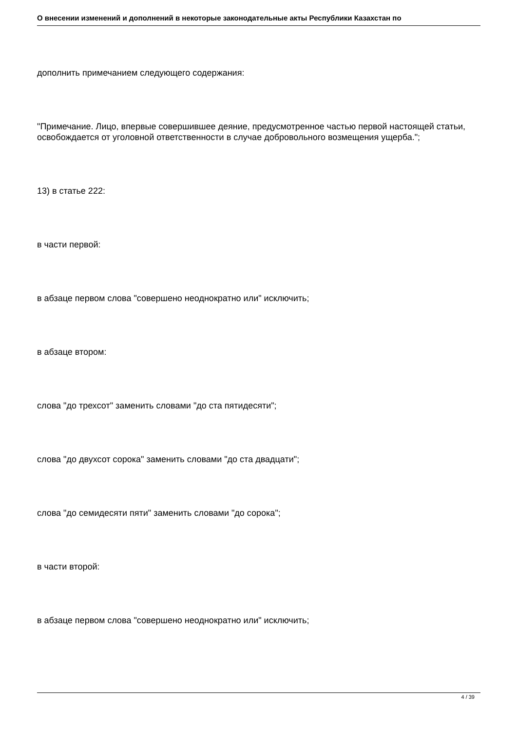О внесении изменений и дополнений в некоторые законодательные акты Республики Казахстан по
дополнить примечанием следующего содержания:
"Примечание. Лицо, впервые совершившее деяние, предусмотренное частью первой настоящей статьи, освобождается от уголовной ответственности в случае добровольного возмещения ущерба.";
13) в статье 222:
в части первой:
в абзаце первом слова "совершено неоднократно или" исключить;
в абзаце втором:
слова "до трехсот" заменить словами "до ста пятидесяти";
слова "до двухсот сорока" заменить словами "до ста двадцати";
слова "до семидесяти пяти" заменить словами "до сорока";
в части второй:
в абзаце первом слова "совершено неоднократно или" исключить;
4 / 39